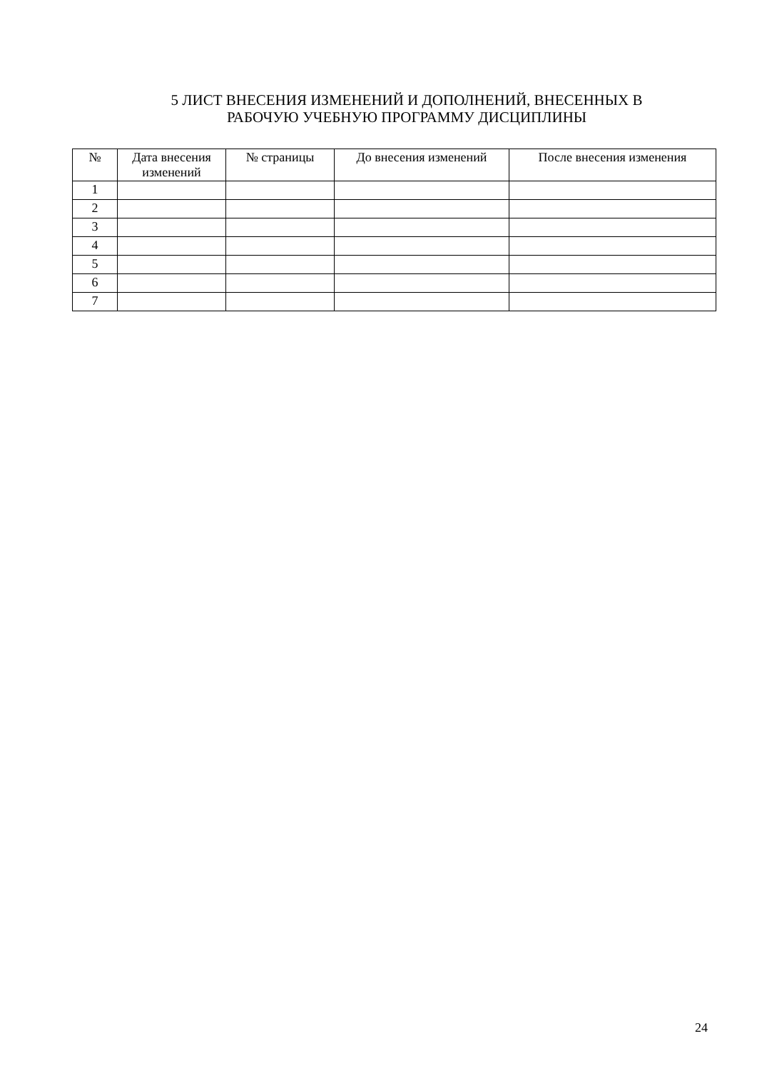5 ЛИСТ ВНЕСЕНИЯ ИЗМЕНЕНИЙ И ДОПОЛНЕНИЙ, ВНЕСЕННЫХ В
РАБОЧУЮ УЧЕБНУЮ ПРОГРАММУ ДИСЦИПЛИНЫ
| № | Дата внесения изменений | № страницы | До внесения изменений | После внесения изменения |
| --- | --- | --- | --- | --- |
| 1 | | | | |
| 2 | | | | |
| 3 | | | | |
| 4 | | | | |
| 5 | | | | |
| 6 | | | | |
| 7 | | | | |
24